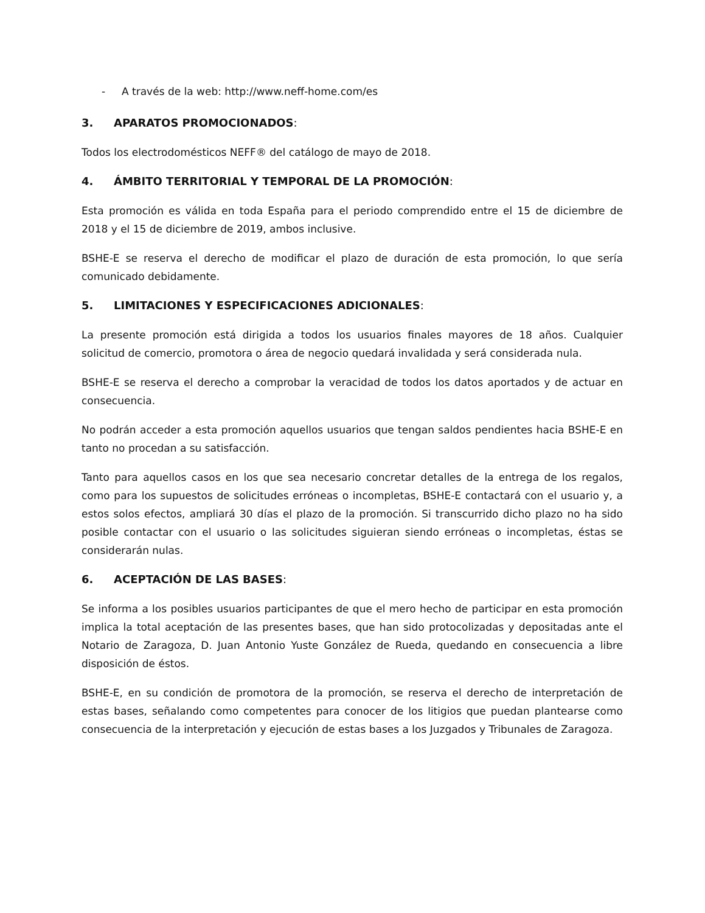- A través de la web: http://www.neff-home.com/es
3. APARATOS PROMOCIONADOS:
Todos los electrodomésticos NEFF® del catálogo de mayo de 2018.
4. ÁMBITO TERRITORIAL Y TEMPORAL DE LA PROMOCIÓN:
Esta promoción es válida en toda España para el periodo comprendido entre el 15 de diciembre de 2018 y el 15 de diciembre de 2019, ambos inclusive.
BSHE-E se reserva el derecho de modificar el plazo de duración de esta promoción, lo que sería comunicado debidamente.
5. LIMITACIONES Y ESPECIFICACIONES ADICIONALES:
La presente promoción está dirigida a todos los usuarios finales mayores de 18 años. Cualquier solicitud de comercio, promotora o área de negocio quedará invalidada y será considerada nula.
BSHE-E se reserva el derecho a comprobar la veracidad de todos los datos aportados y de actuar en consecuencia.
No podrán acceder a esta promoción aquellos usuarios que tengan saldos pendientes hacia BSHE-E en tanto no procedan a su satisfacción.
Tanto para aquellos casos en los que sea necesario concretar detalles de la entrega de los regalos, como para los supuestos de solicitudes erróneas o incompletas, BSHE-E contactará con el usuario y, a estos solos efectos, ampliará 30 días el plazo de la promoción. Si transcurrido dicho plazo no ha sido posible contactar con el usuario o las solicitudes siguieran siendo erróneas o incompletas, éstas se considerarán nulas.
6. ACEPTACIÓN DE LAS BASES:
Se informa a los posibles usuarios participantes de que el mero hecho de participar en esta promoción implica la total aceptación de las presentes bases, que han sido protocolizadas y depositadas ante el Notario de Zaragoza, D. Juan Antonio Yuste González de Rueda, quedando en consecuencia a libre disposición de éstos.
BSHE-E, en su condición de promotora de la promoción, se reserva el derecho de interpretación de estas bases, señalando como competentes para conocer de los litigios que puedan plantearse como consecuencia de la interpretación y ejecución de estas bases a los Juzgados y Tribunales de Zaragoza.